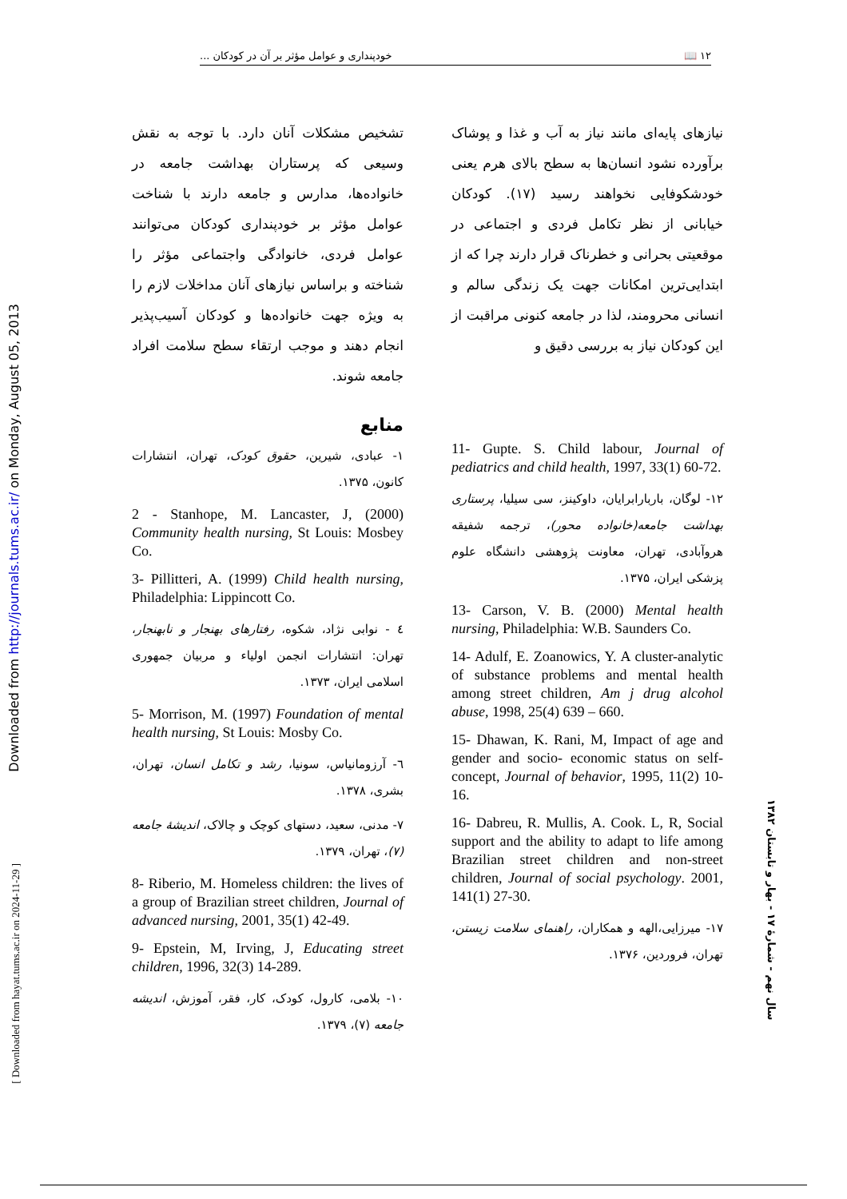۱۲ 📖 خودپنداری و عوامل مؤثر بر آن در کودکان ...
نیازهای پایه‌ای مانند نیاز به آب و غذا و پوشاک برآورده نشود انسان‌ها به سطح بالای هرم یعنی خودشکوفایی نخواهند رسید (۱۷). کودکان خیابانی از نظر تکامل فردی و اجتماعی در موقعیتی بحرانی و خطرناک قرار دارند چرا که از ابتدایی‌ترین امکانات جهت یک زندگی سالم و انسانی محرومند، لذا در جامعه کنونی مراقبت از این کودکان نیاز به بررسی دقیق و
11- Gupte. S. Child labour, Journal of pediatrics and child health, 1997, 33(1) 60-72.
۱۲- لوگان، باربارابرایان، داوکینز، سی سیلیا، پرستاری بهداشت جامعه(خانواده محور)، ترجمه شفیقه هروآبادی، تهران، معاونت پژوهشی دانشگاه علوم پزشکی ایران، ۱۳۷۵.
13- Carson, V. B. (2000) Mental health nursing, Philadelphia: W.B. Saunders Co.
14- Adulf, E. Zoanowics, Y. A cluster-analytic of substance problems and mental health among street children, Am j drug alcohol abuse, 1998, 25(4) 639 – 660.
15- Dhawan, K. Rani, M, Impact of age and gender and socio- economic status on self-concept, Journal of behavior, 1995, 11(2) 10-16.
16- Dabreu, R. Mullis, A. Cook. L, R, Social support and the ability to adapt to life among Brazilian street children and non-street children, Journal of social psychology. 2001, 141(1) 27-30.
۱۷- میرزایی،الهه و همکاران، راهنمای سلامت زیستن، تهران، فروردین، ۱۳۷۶.
تشخیص مشکلات آنان دارد. با توجه به نقش وسیعی که پرستاران بهداشت جامعه در خانواده‌ها، مدارس و جامعه دارند با شناخت عوامل مؤثر بر خودپنداری کودکان می‌توانند عوامل فردی، خانوادگی واجتماعی مؤثر را شناخته و براساس نیازهای آنان مداخلات لازم را به ویژه جهت خانواده‌ها و کودکان آسیب‌پذیر انجام دهند و موجب ارتقاء سطح سلامت افراد جامعه شوند.
منابع
۱- عبادی، شیرین، حقوق کودک، تهران، انتشارات کانون، ۱۳۷۵.
2 - Stanhope, M. Lancaster, J, (2000) Community health nursing, St Louis: Mosbey Co.
3- Pillitteri, A. (1999) Child health nursing, Philadelphia: Lippincott Co.
٤ - نوابی نژاد، شکوه، رفتارهای بهنجار و نابهنجار، تهران: انتشارات انجمن اولیاء و مربیان جمهوری اسلامی ایران، ۱۳۷۳.
5- Morrison, M. (1997) Foundation of mental health nursing, St Louis: Mosby Co.
٦- آرزومانیاس، سونیا، رشد و تکامل انسان، تهران، بشری، ۱۳۷۸.
۷- مدنی، سعید، دستهای کوچک و چالاک، اندیشهٔ جامعه (۷)، تهران، ۱۳۷۹.
8- Riberio, M. Homeless children: the lives of a group of Brazilian street children, Journal of advanced nursing, 2001, 35(1) 42-49.
9- Epstein, M, Irving, J, Educating street children, 1996, 32(3) 14-289.
۱۰- بلامی، کارول، کودک، کار، فقر، آموزش، اندیشه جامعه (۷)، ۱۳۷۹.
Downloaded from http://journals.tums.ac.ir/ on Monday, August 05, 2013
[ Downloaded from hayat.tums.ac.ir on 2024-11-29 ]
سال نهم - شمارهٔ ۱۷ - بهار و تابستان ۱۳۸۲